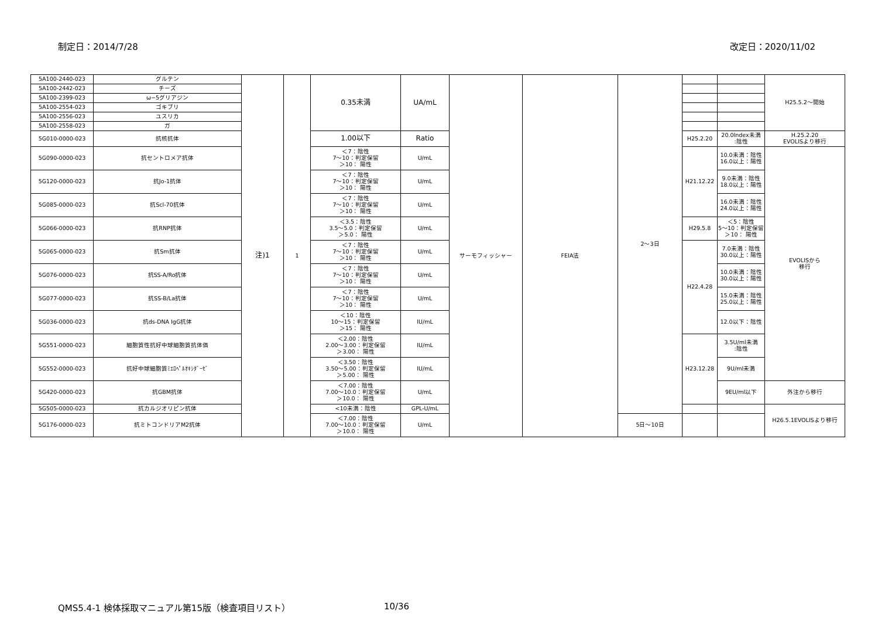制定日：2014/7/28 改定日：2020/11/02
| 5A100-2440-023 | グルテン | 注)1 | 1 | 0.35未満 | UA/mL | サーモフィッシャー | FEIA法 | 2〜3日 | | | H25.5.2〜開始 |
| 5A100-2442-023 | チーズ | | | | | | | | | | |
| 5A100-2399-023 | ω−5グリアジン | | | | | | | | | | |
| 5A100-2554-023 | ゴキブリ | | | | | | | | | | |
| 5A100-2556-023 | ユスリカ | | | | | | | | | | |
| 5A100-2558-023 | ガ | | | | | | | | | | |
| 5G010-0000-023 | 抗核抗体 | | | 1.00以下 | Ratio | | | | H25.2.20 | 20.0Index未満 :陰性 | H.25.2.20 EVOLISより移行 |
| 5G090-0000-023 | 抗セントロメア抗体 | | | ＜7：陰性 7〜10：判定保留 ＞10： 陽性 | U/mL | | | | H21.12.22 | 10.0未満：陰性 16.0以上：陽性 | EVOLISから 移行 |
| 5G120-0000-023 | 抗Jo-1抗体 | | | ＜7：陰性 7〜10：判定保留 ＞10： 陽性 | U/mL | | | | | 9.0未満：陰性 18.0以上：陽性 | |
| 5G085-0000-023 | 抗Scl-70抗体 | | | ＜7：陰性 7〜10：判定保留 ＞10： 陽性 | U/mL | | | | | 16.0未満：陰性 24.0以上：陽性 | |
| 5G066-0000-023 | 抗RNP抗体 | | | ＜3.5：陰性 3.5〜5.0：判定保留 ＞5.0： 陽性 | U/mL | | | | H29.5.8 | ＜5：陰性 5〜10：判定保留 ＞10： 陽性 | |
| 5G065-0000-023 | 抗Sm抗体 | | | ＜7：陰性 7〜10：判定保留 ＞10： 陽性 | U/mL | | | | H22.4.28 | 7.0未満：陰性 30.0以上：陽性 | |
| 5G076-0000-023 | 抗SS-A/Ro抗体 | | | ＜7：陰性 7〜10：判定保留 ＞10： 陽性 | U/mL | | | | | 10.0未満：陰性 30.0以上：陽性 | |
| 5G077-0000-023 | 抗SS-B/La抗体 | | | ＜7：陰性 7〜10：判定保留 ＞10： 陽性 | U/mL | | | | | 15.0未満：陰性 25.0以上：陽性 | |
| 5G036-0000-023 | 抗ds-DNA IgG抗体 | | | ＜10：陰性 10〜15：判定保留 ＞15： 陽性 | IU/mL | | | | | 12.0以下：陰性 | |
| 5G551-0000-023 | 細胞質性抗好中球細胞質抗体価 | | | ＜2.00：陰性 2.00〜3.00：判定保留 ＞3.00： 陽性 | IU/mL | | | | H23.12.28 | 3.5U/ml未満 :陰性 | |
| 5G552-0000-023 | 抗好中球細胞質ﾐｴﾛﾍﾟﾙｵｷｼﾀﾞｰｾﾞ | | | ＜3.50：陰性 3.50〜5.00：判定保留 ＞5.00： 陽性 | IU/mL | | | | | 9U/ml未満 | |
| 5G420-0000-023 | 抗GBM抗体 | | | ＜7.00：陰性 7.00〜10.0：判定保留 ＞10.0： 陽性 | U/mL | | | | | 9EU/ml以下 | 外注から移行 |
| 5G505-0000-023 | 抗カルジオリピン抗体 | | | <10未満：陰性 | GPL-U/mL | | | | | | H26.5.1EVOLISより移行 |
| 5G176-0000-023 | 抗ミトコンドリアM2抗体 | | | ＜7.00：陰性 7.00〜10.0：判定保留 ＞10.0： 陽性 | U/mL | | | 5日〜10日 | | | |
QMS5.4-1 検体採取マニュアル第15版（検査項目リスト） 10/36